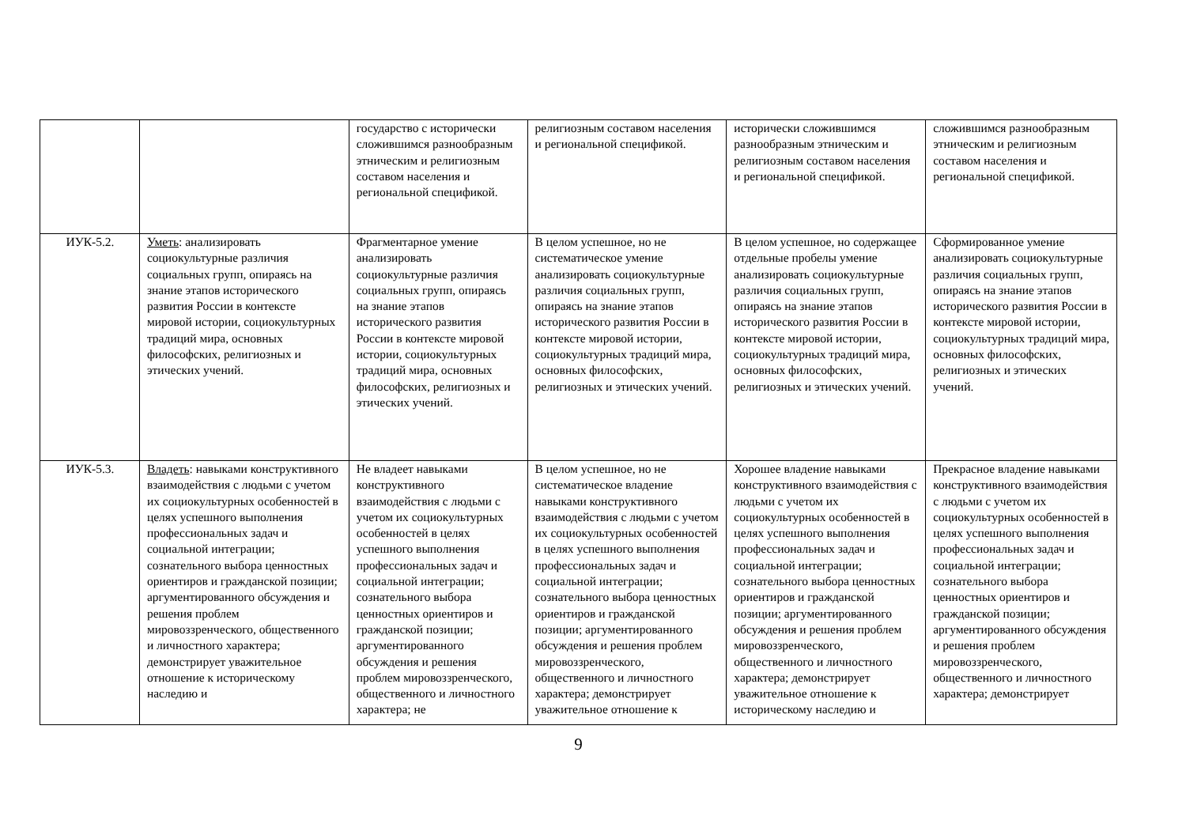| | | государство с исторически сложившимся разнообразным этническим и религиозным составом населения и региональной спецификой. | религиозным составом населения и региональной спецификой. | исторически сложившимся разнообразным этническим и религиозным составом населения и региональной спецификой. | сложившимся разнообразным этническим и религиозным составом населения и региональной спецификой. |
| ИУК-5.2. | Уметь : анализировать социокультурные различия социальных групп, опираясь на знание этапов исторического развития России в контексте мировой истории, социокультурных традиций мира, основных философских, религиозных и этических учений. | Фрагментарное умение анализировать социокультурные различия социальных групп, опираясь на знание этапов исторического развития России в контексте мировой истории, социокультурных традиций мира, основных философских, религиозных и этических учений. | В целом успешное, но не систематическое умение анализировать социокультурные различия социальных групп, опираясь на знание этапов исторического развития России в контексте мировой истории, социокультурных традиций мира, основных философских, религиозных и этических учений. | В целом успешное, но содержащее отдельные пробелы умение анализировать социокультурные различия социальных групп, опираясь на знание этапов исторического развития России в контексте мировой истории, социокультурных традиций мира, основных философских, религиозных и этических учений. | Сформированное умение анализировать социокультурные различия социальных групп, опираясь на знание этапов исторического развития России в контексте мировой истории, социокультурных традиций мира, основных философских, религиозных и этических учений. |
| ИУК-5.3. | Владеть : навыками конструктивного взаимодействия с людьми с учетом их социокультурных особенностей в целях успешного выполнения профессиональных задач и социальной интеграции; сознательного выбора ценностных ориентиров и гражданской позиции; аргументированного обсуждения и решения проблем мировоззренческого, общественного и личностного характера; демонстрирует уважительное отношение к историческому наследию и | Не владеет навыками конструктивного взаимодействия с людьми с учетом их социокультурных особенностей в целях успешного выполнения профессиональных задач и социальной интеграции; сознательного выбора ценностных ориентиров и гражданской позиции; аргументированного обсуждения и решения проблем мировоззренческого, общественного и личностного характера; не | В целом успешное, но не систематическое владение навыками конструктивного взаимодействия с людьми с учетом их социокультурных особенностей в целях успешного выполнения профессиональных задач и социальной интеграции; сознательного выбора ценностных ориентиров и гражданской позиции; аргументированного обсуждения и решения проблем мировоззренческого, общественного и личностного характера; демонстрирует уважительное отношение к | Хорошее владение навыками конструктивного взаимодействия с людьми с учетом их социокультурных особенностей в целях успешного выполнения профессиональных задач и социальной интеграции; сознательного выбора ценностных ориентиров и гражданской позиции; аргументированного обсуждения и решения проблем мировоззренческого, общественного и личностного характера; демонстрирует уважительное отношение к историческому наследию и | Прекрасное владение навыками конструктивного взаимодействия с людьми с учетом их социокультурных особенностей в целях успешного выполнения профессиональных задач и социальной интеграции; сознательного выбора ценностных ориентиров и гражданской позиции; аргументированного обсуждения и решения проблем мировоззренческого, общественного и личностного характера; демонстрирует |
9